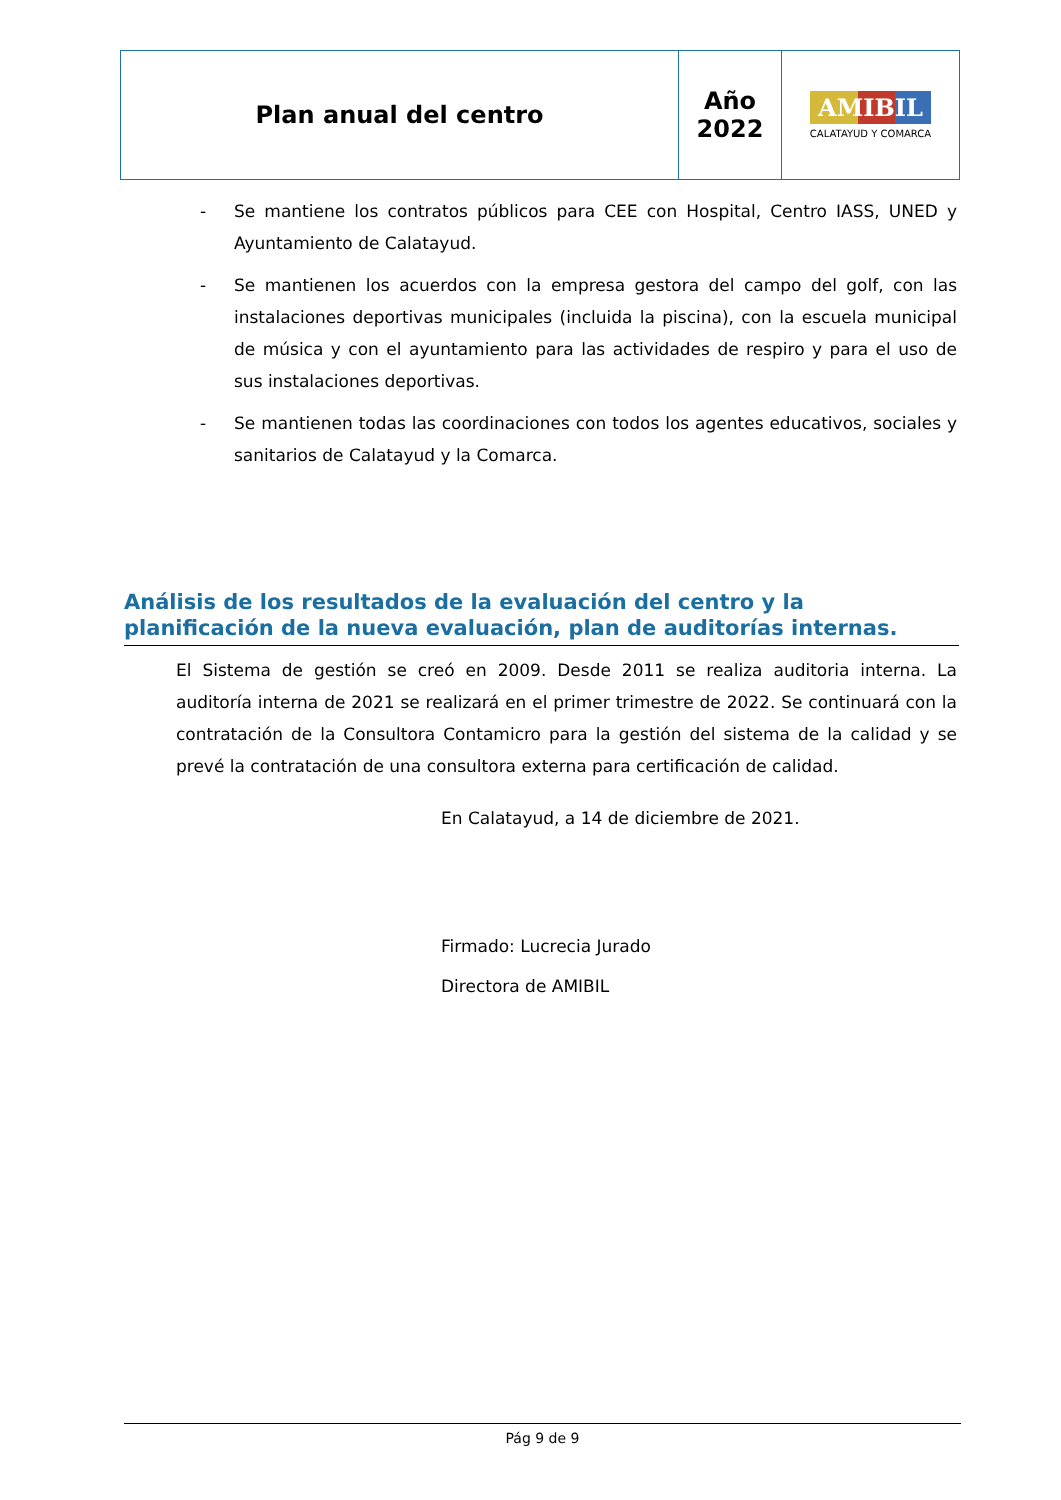| Plan anual del centro | Año 2022 | AMIBIL CALATAYUD Y COMARCA |
- Se mantiene los contratos públicos para CEE con Hospital, Centro IASS, UNED y Ayuntamiento de Calatayud.
- Se mantienen los acuerdos con la empresa gestora del campo del golf, con las instalaciones deportivas municipales (incluida la piscina), con la escuela municipal de música y con el ayuntamiento para las actividades de respiro y para el uso de sus instalaciones deportivas.
- Se mantienen todas las coordinaciones con todos los agentes educativos, sociales y sanitarios de Calatayud y la Comarca.
Análisis de los resultados de la evaluación del centro y la planificación de la nueva evaluación, plan de auditorías internas.
El Sistema de gestión se creó en 2009. Desde 2011 se realiza auditoria interna. La auditoría interna de 2021 se realizará en el primer trimestre de 2022. Se continuará con la contratación de la Consultora Contamicro para la gestión del sistema de la calidad y se prevé la contratación de una consultora externa para certificación de calidad.
En Calatayud, a 14 de diciembre de 2021.
Firmado: Lucrecia Jurado
Directora de AMIBIL
Pág 9 de 9